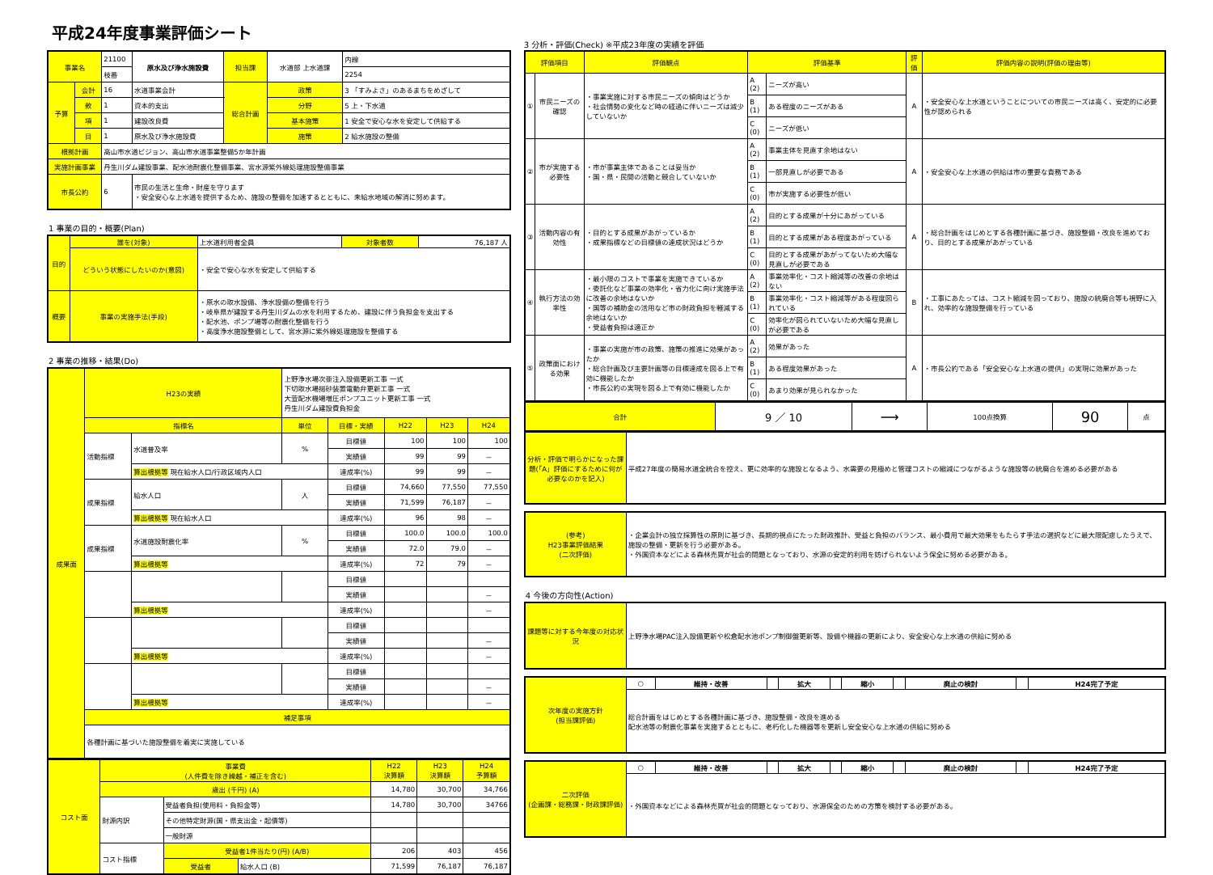平成24年度事業評価シート
| 事業名 | | 21100 | 原水及び浄水施設費 | 担当課 | 水道部 上水道課 | | 内線 |
| | | 枝番 | | | | | 2254 |
| 予算 | 会計 | 16 | 水道事業会計 | 総合計画 | 政策 | 3 「すみよさ」のあるまちをめざして | |
| | 款 | 1 | 資本的支出 | | 分野 | 5 上・下水道 | |
| | 項 | 1 | 建設改良費 | | 基本施策 | 1 安全で安心な水を安定して供給する | |
| | 目 | 1 | 原水及び浄水施設費 | | 施策 | 2 給水施設の整備 | |
| 根拠計画 | | 高山市水道ビジョン、高山市水道事業整備5か年計画 | | | | | |
| 実施計画事業 | | 丹生川ダム建設事業、配水池耐震化整備事業、宮水源紫外線処理施設整備事業 | | | | | |
| 市長公約 | | 6 | 市民の生活と生命・財産を守ります ・安全安心な上水道を提供するため、施設の整備を加速するとともに、未給水地域の解消に努めます。 | | | | |
1 事業の目的・概要(Plan)
| 目的 | 誰を(対象) | 上水道利用者全員 | 対象者数 | 76,187 人 |
| | どういう状態にしたいのか(意図) | ・安全で安心な水を安定して供給する | | |
| 概要 | 事業の実施手法(手段) | ・原水の取水設備、浄水設備の整備を行う ・岐阜県が建設する丹生川ダムの水を利用するため、建設に伴う負担金を支出する ・配水池、ポンプ場等の耐震化整備を行う ・高度浄水施設整備として、宮水源に紫外線処理施設を整備する | | |
2 事業の推移・結果(Do)
| 成果面 | H23の実績 | | 上野浄水場次亜注入設備更新工事 一式 下切取水場揚砂装置電動弁更新工事 一式 大萱配水機場増圧ポンプユニット更新工事 一式 丹生川ダム建設費負担金 | | | | |
| | 指標名 | | 単位 | 目標・実績 | H22 | H23 | H24 |
| | 活動指標 | 水道普及率 | % | 目標値 | 100 | 100 | 100 |
| | | | | 実績値 | 99 | 99 | － |
| | | 算出根拠等 現在給水人口/行政区域内人口 | | 達成率(%) | 99 | 99 | － |
| | 成果指標 | 給水人口 | 人 | 目標値 | 74,660 | 77,550 | 77,550 |
| | | | | 実績値 | 71,599 | 76,187 | － |
| | | 算出根拠等 現在給水人口 | | 達成率(%) | 96 | 98 | － |
| | 成果指標 | 水道施設耐震化率 | % | 目標値 | 100.0 | 100.0 | 100.0 |
| | | | | 実績値 | 72.0 | 79.0 | － |
| | | 算出根拠等 | | 達成率(%) | 72 | 79 | － |
| | | | | 目標値 | | | |
| | | | | 実績値 | | | － |
| | | 算出根拠等 | | 達成率(%) | | | － |
| | | | | 目標値 | | | |
| | | | | 実績値 | | | － |
| | | 算出根拠等 | | 達成率(%) | | | － |
| | | | | 目標値 | | | |
| | | | | 実績値 | | | － |
| | | 算出根拠等 | | 達成率(%) | | | － |
| | 補足事項 | | | | | | |
| | 各種計画に基づいた施設整備を着実に実施している | | | | | | |
| コスト面 | 事業費 (人件費を除き繰越・補正を含む) | | | H22 決算額 | H23 決算額 | H24 予算額 |
| | 歳出 (千円) (A) | | | 14,780 | 30,700 | 34,766 |
| | 財源内訳 | 受益者負担(使用料・負担金等) | | 14,780 | 30,700 | 34766 |
| | | その他特定財源(国・県支出金・起債等) | | | | |
| | | 一般財源 | | | | |
| | コスト指標 | 受益者1件当たり(円) (A/B) | | 206 | 403 | 456 |
| | | 受益者 | 給水人口 (B) | 71,599 | 76,187 | 76,187 |
3 分析・評価(Check) ※平成23年度の実績を評価
| 評価項目 | | 評価観点 | 評価基準 | | 評価 | 評価内容の説明(評価の理由等) |
| ① | 市民ニーズの確認 | ・事業実施に対する市民ニーズの傾向はどうか ・社会情勢の変化など時の経過に伴いニーズは減少していないか | A (2) | ニーズが高い | A | ・安全安心な上水道ということについての市民ニーズは高く、安定的に必要性が認められる |
| | | | B (1) | ある程度のニーズがある | | |
| | | | C (0) | ニーズが低い | | |
| ② | 市が実施する必要性 | ・市が事業主体であることは妥当か ・国・県・民間の活動と競合していないか | A (2) | 事業主体を見直す余地はない | A | ・安全安心な上水道の供給は市の重要な責務である |
| | | | B (1) | 一部見直しが必要である | | |
| | | | C (0) | 市が実施する必要性が低い | | |
| ③ | 活動内容の有効性 | ・目的とする成果があがっているか ・成果指標などの目標値の達成状況はどうか | A (2) | 目的とする成果が十分にあがっている | A | ・総合計画をはじめとする各種計画に基づき、施設整備・改良を進めており、目的とする成果があがっている |
| | | | B (1) | 目的とする成果がある程度あがっている | | |
| | | | C (0) | 目的とする成果があがってないため大幅な見直しが必要である | | |
| ④ | 執行方法の効率性 | ・最小限のコストで事業を実施できているか ・委託化など事業の効率化・省力化に向け実施手法に改善の余地はないか ・国等の補助金の活用など市の財政負担を軽減する余地はないか ・受益者負担は適正か | A (2) | 事業効率化・コスト縮減等の改善の余地はない | B | ・工事にあたっては、コスト縮減を図っており、施設の統廃合等も視野に入れ、効率的な施設整備を行っている |
| | | | B (1) | 事業効率化・コスト縮減等がある程度図られている | | |
| | | | C (0) | 効率化が図られていないため大幅な見直しが必要である | | |
| ⑤ | 政策面における効果 | ・事業の実施が市の政策、施策の推進に効果があったか ・総合計画及び主要計画等の目標達成を図る上で有効に機能したか ・市長公約の実現を図る上で有効に機能したか | A (2) | 効果があった | A | ・市長公約である「安全安心な上水道の提供」の実現に効果があった |
| | | | B (1) | ある程度効果があった | | |
| | | | C (0) | あまり効果が見られなかった | | |
| 合計 | 9 ／ 10 | ⟶ | 100点換算 | 90 | 点 |
| 分析・評価で明らかになった課題(「A」評価にするために何が必要なのかを記入) | 平成27年度の簡易水道全統合を控え、更に効率的な施設となるよう、水需要の見極めと管理コストの縮減につながるような施設等の統廃合を進める必要がある |
| (参考) H23事業評価結果 (二次評価) | ・企業会計の独立採算性の原則に基づき、長期的視点にたった財政推計、受益と負担のバランス、最小費用で最大効果をもたらす手法の選択などに最大限配慮したうえで、施設の整備・更新を行う必要がある。 ・外国資本などによる森林売買が社会的問題となっており、水源の安定的利用を妨げられないよう保全に努める必要がある。 |
4 今後の方向性(Action)
| 課題等に対する今年度の対応状況 | 上野浄水場PAC注入設備更新や松倉配水池ポンプ制御盤更新等、設備や機器の更新により、安全安心な上水道の供給に努める |
| 次年度の実施方針 (担当課評価) | ○ | 維持・改善 | | 拡大 | | 縮小 | | 廃止の検討 | | H24完了予定 |
| | 総合計画をはじめとする各種計画に基づき、施設整備・改良を進める 配水池等の耐震化事業を実施するとともに、老朽化した機器等を更新し安全安心な上水道の供給に努める | | | | | | | | | |
| 二次評価 (企画課・総務課・財政課評価) | ○ | 維持・改善 | | 拡大 | | 縮小 | | 廃止の検討 | | H24完了予定 |
| | ・外国資本などによる森林売買が社会的問題となっており、水源保全のための方策を検討する必要がある。 | | | | | | | | | |